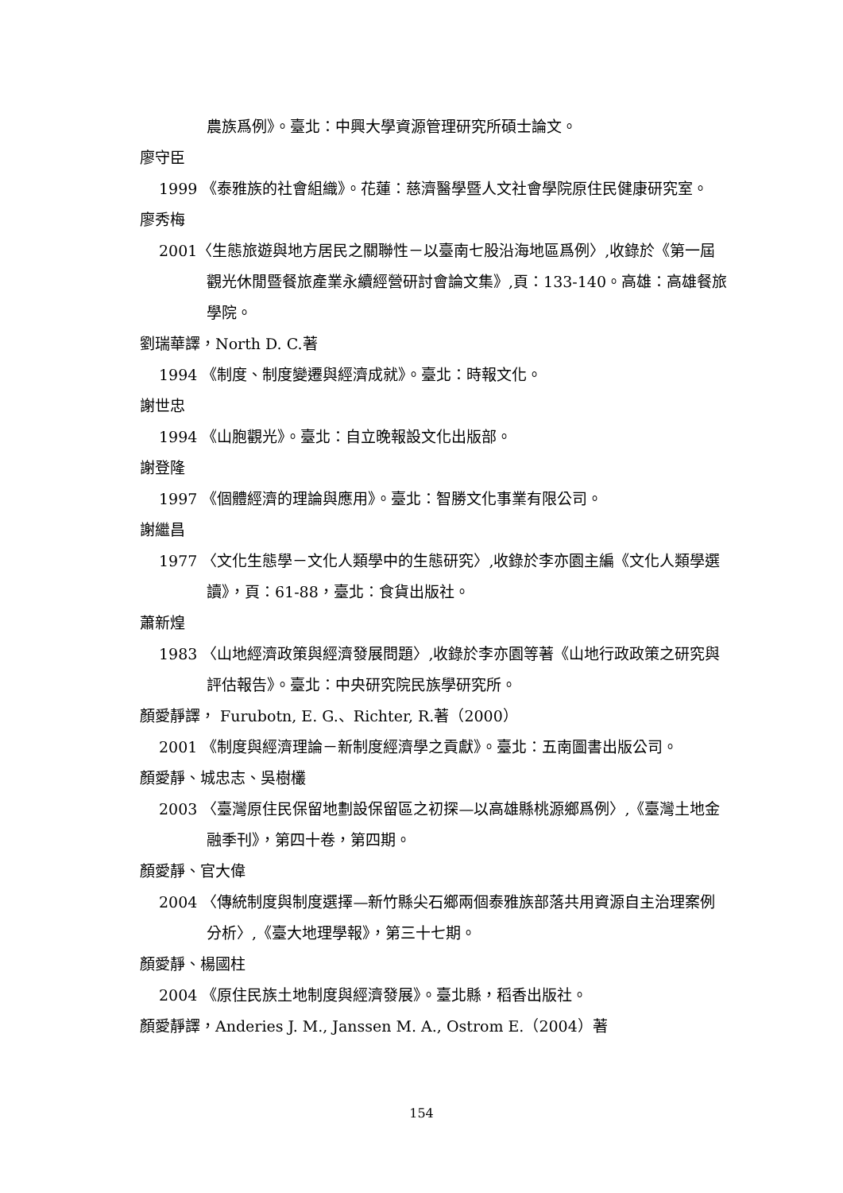農族爲例》。臺北：中興大學資源管理研究所碩士論文。
廖守臣
1999 《泰雅族的社會組織》。花蓮：慈濟醫學暨人文社會學院原住民健康研究室。
廖秀梅
2001〈生態旅遊與地方居民之關聯性－以臺南七股沿海地區爲例〉,收錄於《第一屆觀光休閒暨餐旅產業永續經營研討會論文集》,頁：133-140。高雄：高雄餐旅學院。
劉瑞華譯，North D. C.著
1994 《制度、制度變遷與經濟成就》。臺北：時報文化。
謝世忠
1994 《山胞觀光》。臺北：自立晚報設文化出版部。
謝登隆
1997 《個體經濟的理論與應用》。臺北：智勝文化事業有限公司。
謝繼昌
1977 〈文化生態學－文化人類學中的生態研究〉,收錄於李亦園主編《文化人類學選讀》，頁：61-88，臺北：食貨出版社。
蕭新煌
1983 〈山地經濟政策與經濟發展問題〉,收錄於李亦園等著《山地行政政策之研究與評估報告》。臺北：中央研究院民族學研究所。
顏愛靜譯， Furubotn, E. G.、Richter, R.著（2000）
2001 《制度與經濟理論－新制度經濟學之貢獻》。臺北：五南圖書出版公司。
顏愛靜、城忠志、吳樹欉
2003 〈臺灣原住民保留地劃設保留區之初探—以高雄縣桃源鄉爲例〉,《臺灣土地金融季刊》，第四十卷，第四期。
顏愛靜、官大偉
2004 〈傳統制度與制度選擇—新竹縣尖石鄉兩個泰雅族部落共用資源自主治理案例分析〉,《臺大地理學報》，第三十七期。
顏愛靜、楊國柱
2004 《原住民族土地制度與經濟發展》。臺北縣，稻香出版社。
顏愛靜譯，Anderies J. M., Janssen M. A., Ostrom E.（2004）著
154